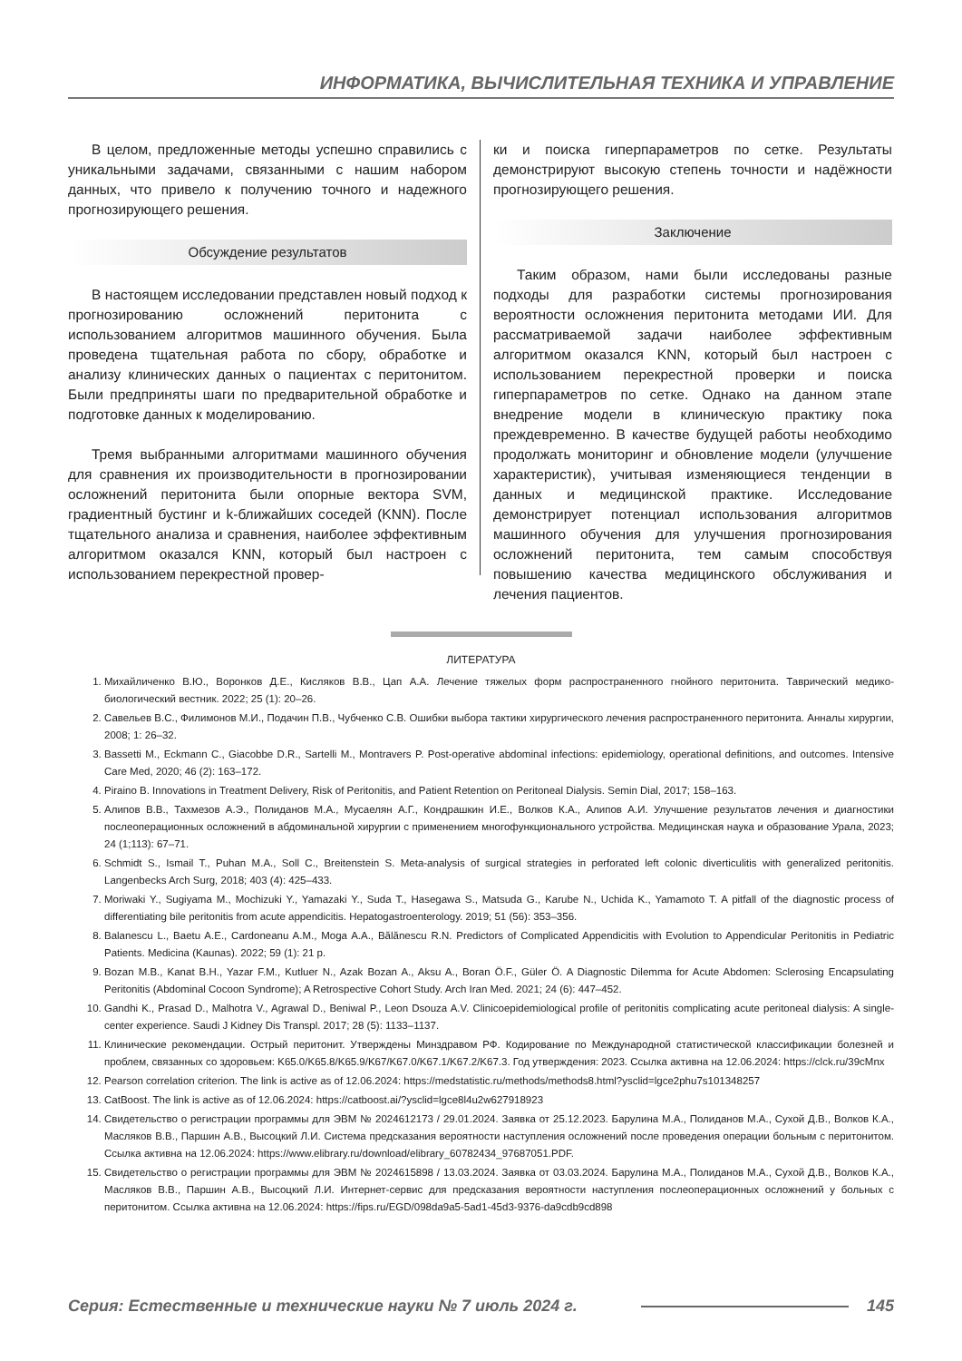ИНФОРМАТИКА, ВЫЧИСЛИТЕЛЬНАЯ ТЕХНИКА И УПРАВЛЕНИЕ
В целом, предложенные методы успешно справились с уникальными задачами, связанными с нашим набором данных, что привело к получению точного и надежного прогнозирующего решения.
Обсуждение результатов
В настоящем исследовании представлен новый подход к прогнозированию осложнений перитонита с использованием алгоритмов машинного обучения. Была проведена тщательная работа по сбору, обработке и анализу клинических данных о пациентах с перитонитом. Были предприняты шаги по предварительной обработке и подготовке данных к моделированию.
Тремя выбранными алгоритмами машинного обучения для сравнения их производительности в прогнозировании осложнений перитонита были опорные вектора SVM, градиентный бустинг и k-ближайших соседей (KNN). После тщательного анализа и сравнения, наиболее эффективным алгоритмом оказался KNN, который был настроен с использованием перекрестной провер-
ки и поиска гиперпараметров по сетке. Результаты демонстрируют высокую степень точности и надёжности прогнозирующего решения.
Заключение
Таким образом, нами были исследованы разные подходы для разработки системы прогнозирования вероятности осложнения перитонита методами ИИ. Для рассматриваемой задачи наиболее эффективным алгоритмом оказался KNN, который был настроен с использованием перекрестной проверки и поиска гиперпараметров по сетке. Однако на данном этапе внедрение модели в клиническую практику пока преждевременно. В качестве будущей работы необходимо продолжать мониторинг и обновление модели (улучшение характеристик), учитывая изменяющиеся тенденции в данных и медицинской практике. Исследование демонстрирует потенциал использования алгоритмов машинного обучения для улучшения прогнозирования осложнений перитонита, тем самым способствуя повышению качества медицинского обслуживания и лечения пациентов.
ЛИТЕРАТУРА
1. Михайличенко В.Ю., Воронков Д.Е., Кисляков В.В., Цап А.А. Лечение тяжелых форм распространенного гнойного перитонита. Таврический медико-биологический вестник. 2022; 25 (1): 20–26.
2. Савельев В.С., Филимонов М.И., Подачин П.В., Чубченко С.В. Ошибки выбора тактики хирургического лечения распространенного перитонита. Анналы хирургии, 2008; 1: 26–32.
3. Bassetti M., Eckmann C., Giacobbe D.R., Sartelli M., Montravers P. Post-operative abdominal infections: epidemiology, operational definitions, and outcomes. Intensive Care Med, 2020; 46 (2): 163–172.
4. Piraino B. Innovations in Treatment Delivery, Risk of Peritonitis, and Patient Retention on Peritoneal Dialysis. Semin Dial, 2017; 158–163.
5. Алипов В.В., Тахмезов А.Э., Полиданов М.А., Мусаелян А.Г., Кондрашкин И.Е., Волков К.А., Алипов А.И. Улучшение результатов лечения и диагностики послеоперационных осложнений в абдоминальной хирургии с применением многофункционального устройства. Медицинская наука и образование Урала, 2023; 24 (1;113): 67–71.
6. Schmidt S., Ismail T., Puhan M.A., Soll C., Breitenstein S. Meta-analysis of surgical strategies in perforated left colonic diverticulitis with generalized peritonitis. Langenbecks Arch Surg, 2018; 403 (4): 425–433.
7. Moriwaki Y., Sugiyama M., Mochizuki Y., Yamazaki Y., Suda T., Hasegawa S., Matsuda G., Karube N., Uchida K., Yamamoto T. A pitfall of the diagnostic process of differentiating bile peritonitis from acute appendicitis. Hepatogastroenterology. 2019; 51 (56): 353–356.
8. Balanescu L., Baetu A.E., Cardoneanu A.M., Moga A.A., Bălănescu R.N. Predictors of Complicated Appendicitis with Evolution to Appendicular Peritonitis in Pediatric Patients. Medicina (Kaunas). 2022; 59 (1): 21 p.
9. Bozan M.B., Kanat B.H., Yazar F.M., Kutluer N., Azak Bozan A., Aksu A., Boran Ö.F., Güler Ö. A Diagnostic Dilemma for Acute Abdomen: Sclerosing Encapsulating Peritonitis (Abdominal Cocoon Syndrome); A Retrospective Cohort Study. Arch Iran Med. 2021; 24 (6): 447–452.
10. Gandhi K., Prasad D., Malhotra V., Agrawal D., Beniwal P., Leon Dsouza A.V. Clinicoepidemiological profile of peritonitis complicating acute peritoneal dialysis: A single-center experience. Saudi J Kidney Dis Transpl. 2017; 28 (5): 1133–1137.
11. Клинические рекомендации. Острый перитонит. Утверждены Минздравом РФ. Кодирование по Международной статистической классификации болезней и проблем, связанных со здоровьем: K65.0/K65.8/K65.9/K67/K67.0/K67.1/K67.2/K67.3. Год утверждения: 2023. Ссылка активна на 12.06.2024: https://clck.ru/39cMnx
12. Pearson correlation criterion. The link is active as of 12.06.2024: https://medstatistic.ru/methods/methods8.html?ysclid=lgce2phu7s101348257
13. CatBoost. The link is active as of 12.06.2024: https://catboost.ai/?ysclid=lgce8l4u2w627918923
14. Свидетельство о регистрации программы для ЭВМ № 2024612173 / 29.01.2024. Заявка от 25.12.2023. Барулина М.А., Полиданов М.А., Сухой Д.В., Волков К.А., Масляков В.В., Паршин А.В., Высоцкий Л.И. Система предсказания вероятности наступления осложнений после проведения операции больным с перитонитом. Ссылка активна на 12.06.2024: https://www.elibrary.ru/download/elibrary_60782434_97687051.PDF.
15. Свидетельство о регистрации программы для ЭВМ № 2024615898 / 13.03.2024. Заявка от 03.03.2024. Барулина М.А., Полиданов М.А., Сухой Д.В., Волков К.А., Масляков В.В., Паршин А.В., Высоцкий Л.И. Интернет-сервис для предсказания вероятности наступления послеоперационных осложнений у больных с перитонитом. Ссылка активна на 12.06.2024: https://fips.ru/EGD/098da9a5-5ad1-45d3-9376-da9cdb9cd898
Серия: Естественные и технические науки № 7 июль 2024 г. 145